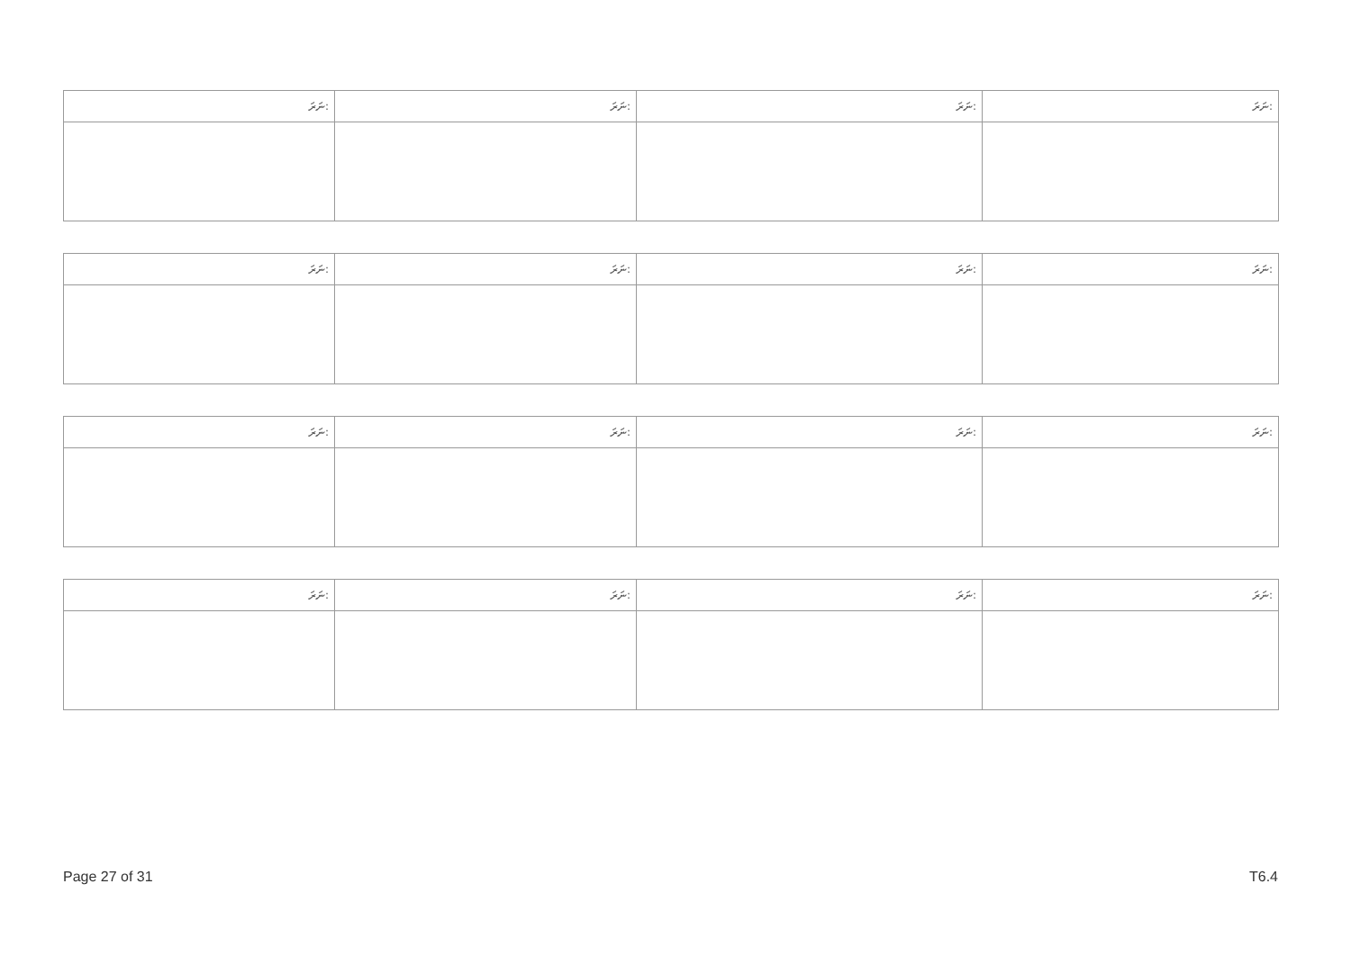| ނަރަ: | ނަރަ: | ނަރަ: | ނަރަ: |
| --- | --- | --- | --- |
| ނަރަ: | ނަރަ: | ނަރަ: | ނަރަ: |
| --- | --- | --- | --- |
| ނަރަ: | ނަރަ: | ނަރަ: | ނަރަ: |
| --- | --- | --- | --- |
| ނަރަ: | ނަރަ: | ނަރަ: | ނަރަ: |
| --- | --- | --- | --- |
Page 27 of 31 T6.4